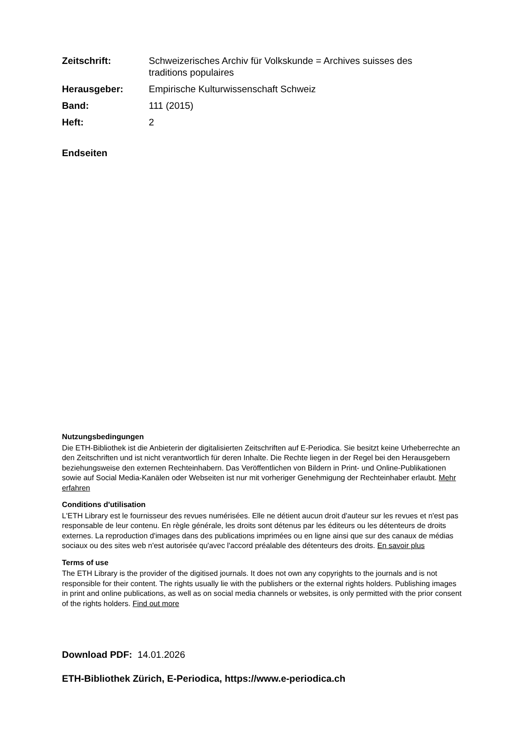Zeitschrift: Schweizerisches Archiv für Volkskunde = Archives suisses des traditions populaires
Herausgeber: Empirische Kulturwissenschaft Schweiz
Band: 111 (2015)
Heft: 2
Endseiten
Nutzungsbedingungen
Die ETH-Bibliothek ist die Anbieterin der digitalisierten Zeitschriften auf E-Periodica. Sie besitzt keine Urheberrechte an den Zeitschriften und ist nicht verantwortlich für deren Inhalte. Die Rechte liegen in der Regel bei den Herausgebern beziehungsweise den externen Rechteinhabern. Das Veröffentlichen von Bildern in Print- und Online-Publikationen sowie auf Social Media-Kanälen oder Webseiten ist nur mit vorheriger Genehmigung der Rechteinhaber erlaubt. Mehr erfahren
Conditions d'utilisation
L'ETH Library est le fournisseur des revues numérisées. Elle ne détient aucun droit d'auteur sur les revues et n'est pas responsable de leur contenu. En règle générale, les droits sont détenus par les éditeurs ou les détenteurs de droits externes. La reproduction d'images dans des publications imprimées ou en ligne ainsi que sur des canaux de médias sociaux ou des sites web n'est autorisée qu'avec l'accord préalable des détenteurs des droits. En savoir plus
Terms of use
The ETH Library is the provider of the digitised journals. It does not own any copyrights to the journals and is not responsible for their content. The rights usually lie with the publishers or the external rights holders. Publishing images in print and online publications, as well as on social media channels or websites, is only permitted with the prior consent of the rights holders. Find out more
Download PDF: 14.01.2026
ETH-Bibliothek Zürich, E-Periodica, https://www.e-periodica.ch